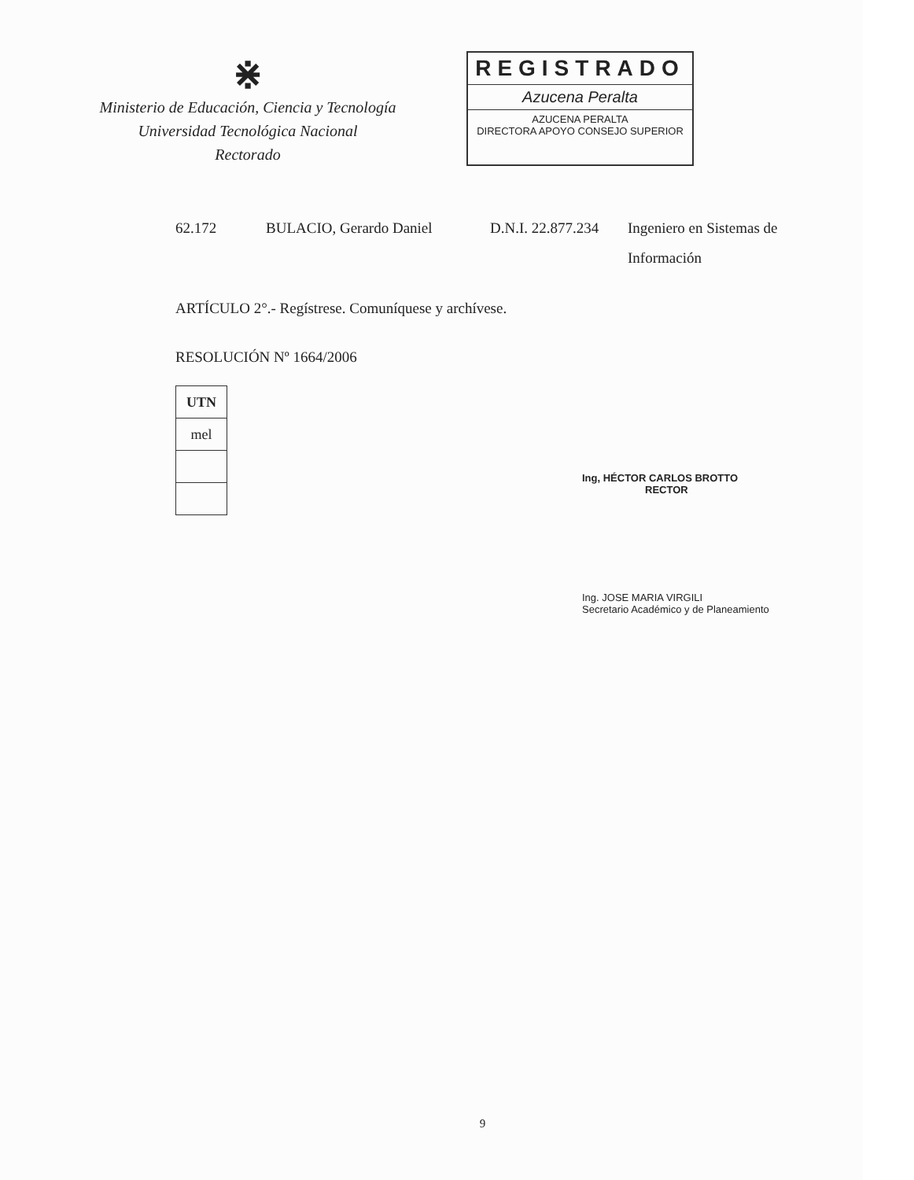⋇
Ministerio de Educación, Ciencia y Tecnología
Universidad Tecnológica Nacional
Rectorado
REGISTRADO
Azucena Peralta
AZUCENA PERALTA
DIRECTORA APOYO CONSEJO SUPERIOR
| 62.172 | BULACIO, Gerardo Daniel | D.N.I. 22.877.234 | Ingeniero en Sistemas de Información |
ARTÍCULO 2°.- Regístrese. Comuníquese y archívese.
RESOLUCIÓN Nº 1664/2006
| UTN |
| mel |
Ing, HÉCTOR CARLOS BROTTO
RECTOR
Ing. JOSE MARIA VIRGILI
Secretario Académico y de Planeamiento
9